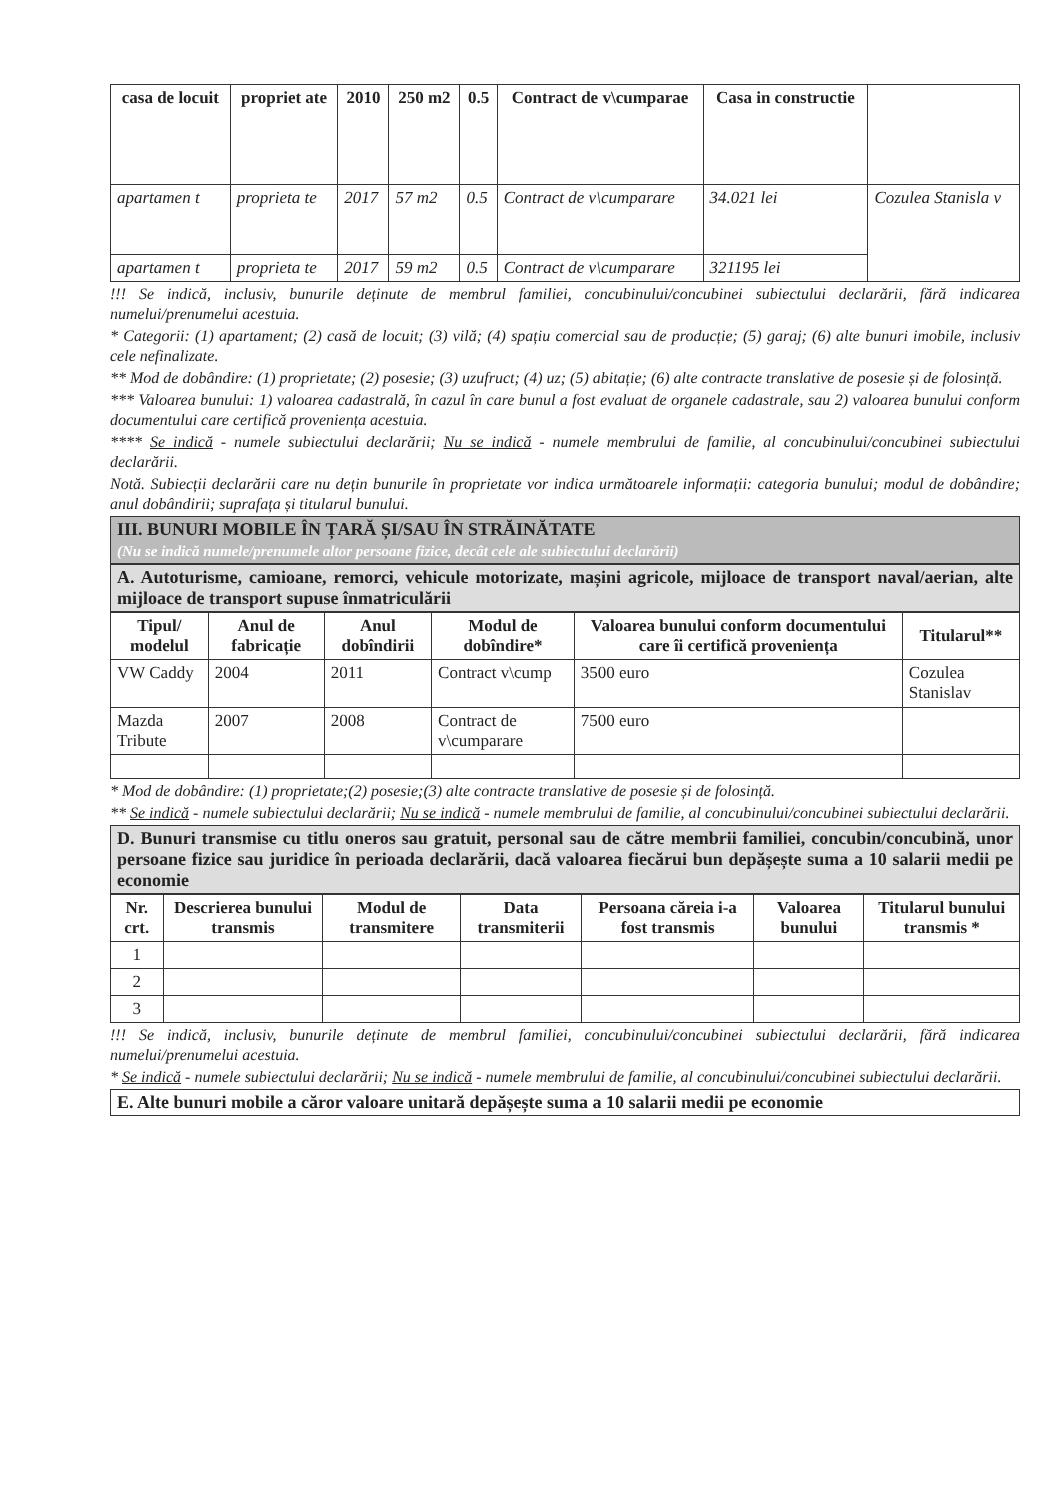| casa de locuit | propriet ate | 2010 | 250 m2 | 0.5 | Contract de v\cumparae | Casa in constructie | |
| apartamen t | proprieta te | 2017 | 57 m2 | 0.5 | Contract de v\cumparare | 34.021 lei | Cozulea Stanisla v |
| apartamen t | proprieta te | 2017 | 59 m2 | 0.5 | Contract de v\cumparare | 321195 lei | |
!!! Se indică, inclusiv, bunurile deținute de membrul familiei, concubinului/concubinei subiectului declarării, fără indicarea numelui/prenumelui acestuia.
* Categorii: (1) apartament; (2) casă de locuit; (3) vilă; (4) spațiu comercial sau de producție; (5) garaj; (6) alte bunuri imobile, inclusiv cele nefinalizate.
** Mod de dobândire: (1) proprietate; (2) posesie; (3) uzufruct; (4) uz; (5) abitație; (6) alte contracte translative de posesie și de folosință.
*** Valoarea bunului: 1) valoarea cadastrală, în cazul în care bunul a fost evaluat de organele cadastrale, sau 2) valoarea bunului conform documentului care certifică proveniența acestuia.
**** Se indică - numele subiectului declarării; Nu se indică - numele membrului de familie, al concubinului/concubinei subiectului declarării.
Notă. Subiecții declarării care nu dețin bunurile în proprietate vor indica următoarele informații: categoria bunului; modul de dobândire; anul dobândirii; suprafața și titularul bunului.
III. BUNURI MOBILE ÎN ȚARĂ ȘI/SAU ÎN STRĂINĂTATE
(Nu se indică numele/prenumele altor persoane fizice, decât cele ale subiectului declarării)
A. Autoturisme, camioane, remorci, vehicule motorizate, mașini agricole, mijloace de transport naval/aerian, alte mijloace de transport supuse înmatriculării
| Tipul/ modelul | Anul de fabricație | Anul dobîndirii | Modul de dobîndire* | Valoarea bunului conform documentului care îi certifică proveniența | Titularul** |
| --- | --- | --- | --- | --- | --- |
| VW Caddy | 2004 | 2011 | Contract v\cump | 3500 euro | Cozulea Stanislav |
| Mazda Tribute | 2007 | 2008 | Contract de v\cumparare | 7500 euro | |
* Mod de dobândire: (1) proprietate;(2) posesie;(3) alte contracte translative de posesie și de folosință.
** Se indică - numele subiectului declarării; Nu se indică - numele membrului de familie, al concubinului/concubinei subiectului declarării.
D. Bunuri transmise cu titlu oneros sau gratuit, personal sau de către membrii familiei, concubin/concubină, unor persoane fizice sau juridice în perioada declarării, dacă valoarea fiecărui bun depășește suma a 10 salarii medii pe economie
| Nr. crt. | Descrierea bunului transmis | Modul de transmitere | Data transmiterii | Persoana căreia i-a fost transmis | Valoarea bunului | Titularul bunului transmis * |
| --- | --- | --- | --- | --- | --- | --- |
| 1 | | | | | | |
| 2 | | | | | | |
| 3 | | | | | | |
!!! Se indică, inclusiv, bunurile deținute de membrul familiei, concubinului/concubinei subiectului declarării, fără indicarea numelui/prenumelui acestuia.
* Se indică - numele subiectului declarării; Nu se indică - numele membrului de familie, al concubinului/concubinei subiectului declarării.
E. Alte bunuri mobile a căror valoare unitară depășește suma a 10 salarii medii pe economie